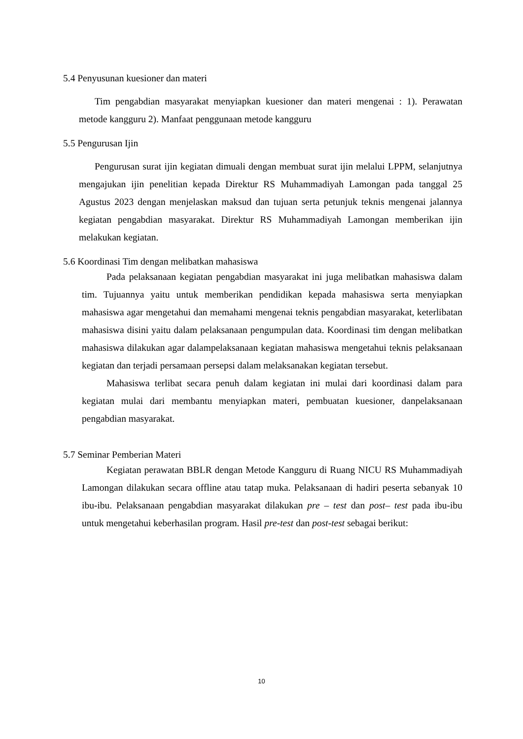5.4 Penyusunan kuesioner dan materi
Tim pengabdian masyarakat menyiapkan kuesioner dan materi mengenai : 1). Perawatan metode kangguru 2). Manfaat penggunaan metode kangguru
5.5 Pengurusan Ijin
Pengurusan surat ijin kegiatan dimuali dengan membuat surat ijin melalui LPPM, selanjutnya mengajukan ijin penelitian kepada Direktur RS Muhammadiyah Lamongan pada tanggal 25 Agustus 2023 dengan menjelaskan maksud dan tujuan serta petunjuk teknis mengenai jalannya kegiatan pengabdian masyarakat. Direktur RS Muhammadiyah Lamongan memberikan ijin melakukan kegiatan.
5.6 Koordinasi Tim dengan melibatkan mahasiswa
Pada pelaksanaan kegiatan pengabdian masyarakat ini juga melibatkan mahasiswa dalam tim. Tujuannya yaitu untuk memberikan pendidikan kepada mahasiswa serta menyiapkan mahasiswa agar mengetahui dan memahami mengenai teknis pengabdian masyarakat, keterlibatan mahasiswa disini yaitu dalam pelaksanaan pengumpulan data. Koordinasi tim dengan melibatkan mahasiswa dilakukan agar dalampelaksanaan kegiatan mahasiswa mengetahui teknis pelaksanaan kegiatan dan terjadi persamaan persepsi dalam melaksanakan kegiatan tersebut.
Mahasiswa terlibat secara penuh dalam kegiatan ini mulai dari koordinasi dalam para kegiatan mulai dari membantu menyiapkan materi, pembuatan kuesioner, danpelaksanaan pengabdian masyarakat.
5.7 Seminar Pemberian Materi
Kegiatan perawatan BBLR dengan Metode Kangguru di Ruang NICU RS Muhammadiyah Lamongan dilakukan secara offline atau tatap muka. Pelaksanaan di hadiri peserta sebanyak 10 ibu-ibu. Pelaksanaan pengabdian masyarakat dilakukan pre – test dan post– test pada ibu-ibu untuk mengetahui keberhasilan program. Hasil pre-test dan post-test sebagai berikut:
10